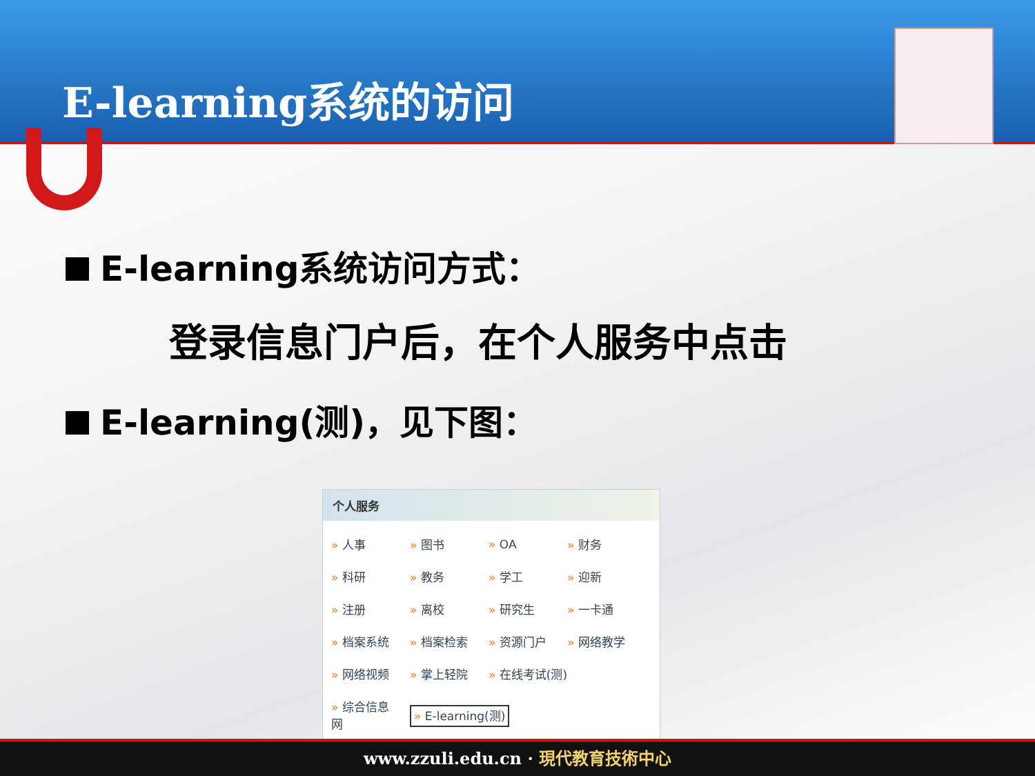E-learning系统的访问
E-learning系统访问方式：
登录信息门户后，在个人服务中点击
E-learning(测)，见下图：
个人服务
| » 人事 | » 图书 | » OA | » 财务 |
| » 科研 | » 教务 | » 学工 | » 迎新 |
| » 注册 | » 离校 | » 研究生 | » 一卡通 |
| » 档案系统 | » 档案检索 | » 资源门户 | » 网络教学 |
| » 网络视频 | » 掌上轻院 | » 在线考试(测) | |
| » 综合信息网 | » E-learning(测) | | |
www.zzuli.edu.cn · 現代教育技術中心